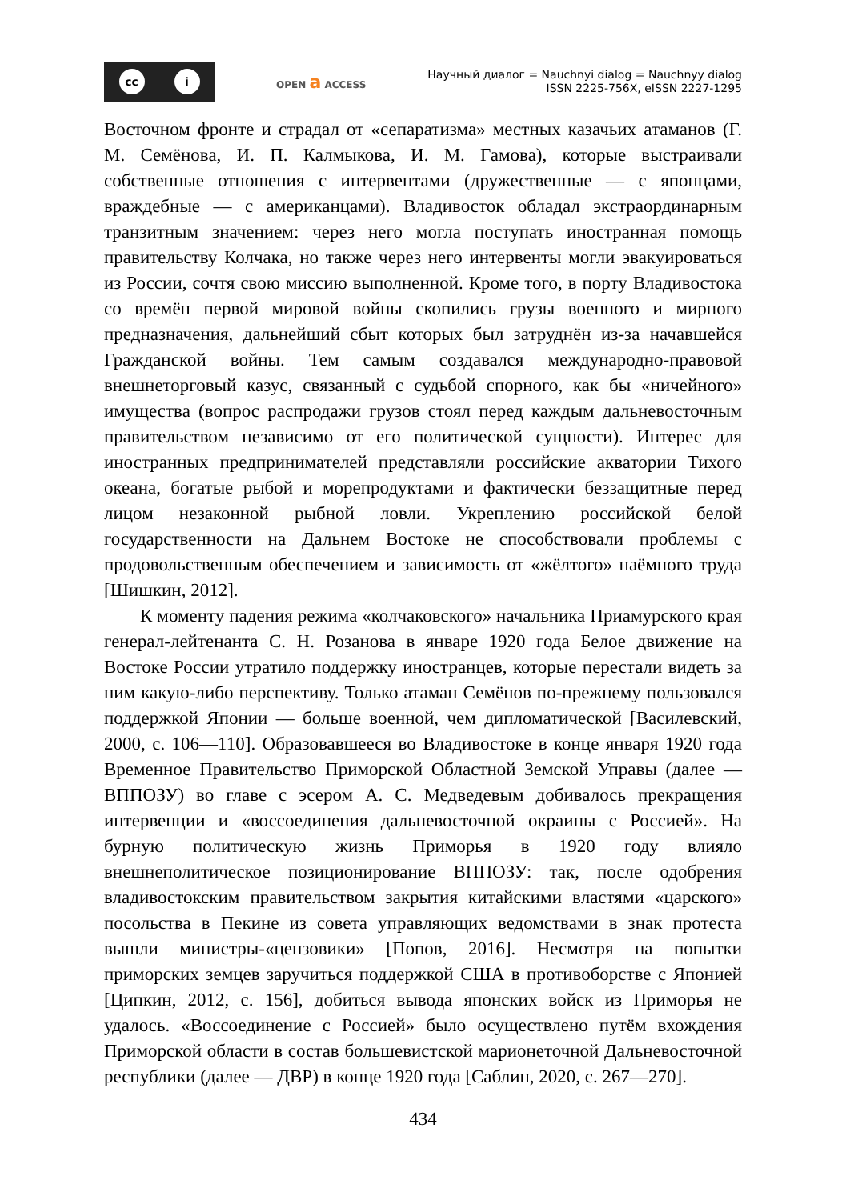cc i
OPEN a ACCESS
Научный диалог = Nauchnyi dialog = Nauchnyy dialog
ISSN 2225-756X, eISSN 2227-1295
Восточном фронте и страдал от «сепаратизма» местных казачьих атаманов (Г. М. Семёнова, И. П. Калмыкова, И. М. Гамова), которые выстраивали собственные отношения с интервентами (дружественные — с японцами, враждебные — с американцами). Владивосток обладал экстраординарным транзитным значением: через него могла поступать иностранная помощь правительству Колчака, но также через него интервенты могли эвакуироваться из России, сочтя свою миссию выполненной. Кроме того, в порту Владивостока со времён первой мировой войны скопились грузы военного и мирного предназначения, дальнейший сбыт которых был затруднён из-за начавшейся Гражданской войны. Тем самым создавался международно-правовой внешнеторговый казус, связанный с судьбой спорного, как бы «ничейного» имущества (вопрос распродажи грузов стоял перед каждым дальневосточным правительством независимо от его политической сущности). Интерес для иностранных предпринимателей представляли российские акватории Тихого океана, богатые рыбой и морепродуктами и фактически беззащитные перед лицом незаконной рыбной ловли. Укреплению российской белой государственности на Дальнем Востоке не способствовали проблемы с продовольственным обеспечением и зависимость от «жёлтого» наёмного труда [Шишкин, 2012].
К моменту падения режима «колчаковского» начальника Приамурского края генерал-лейтенанта С. Н. Розанова в январе 1920 года Белое движение на Востоке России утратило поддержку иностранцев, которые перестали видеть за ним какую-либо перспективу. Только атаман Семёнов по-прежнему пользовался поддержкой Японии — больше военной, чем дипломатической [Василевский, 2000, с. 106—110]. Образовавшееся во Владивостоке в конце января 1920 года Временное Правительство Приморской Областной Земской Управы (далее — ВППОЗУ) во главе с эсером А. С. Медведевым добивалось прекращения интервенции и «воссоединения дальневосточной окраины с Россией». На бурную политическую жизнь Приморья в 1920 году влияло внешнеполитическое позиционирование ВППОЗУ: так, после одобрения владивостокским правительством закрытия китайскими властями «царского» посольства в Пекине из совета управляющих ведомствами в знак протеста вышли министры-«цензовики» [Попов, 2016]. Несмотря на попытки приморских земцев заручиться поддержкой США в противоборстве с Японией [Ципкин, 2012, с. 156], добиться вывода японских войск из Приморья не удалось. «Воссоединение с Россией» было осуществлено путём вхождения Приморской области в состав большевистской марионеточной Дальневосточной республики (далее — ДВР) в конце 1920 года [Саблин, 2020, с. 267—270].
434